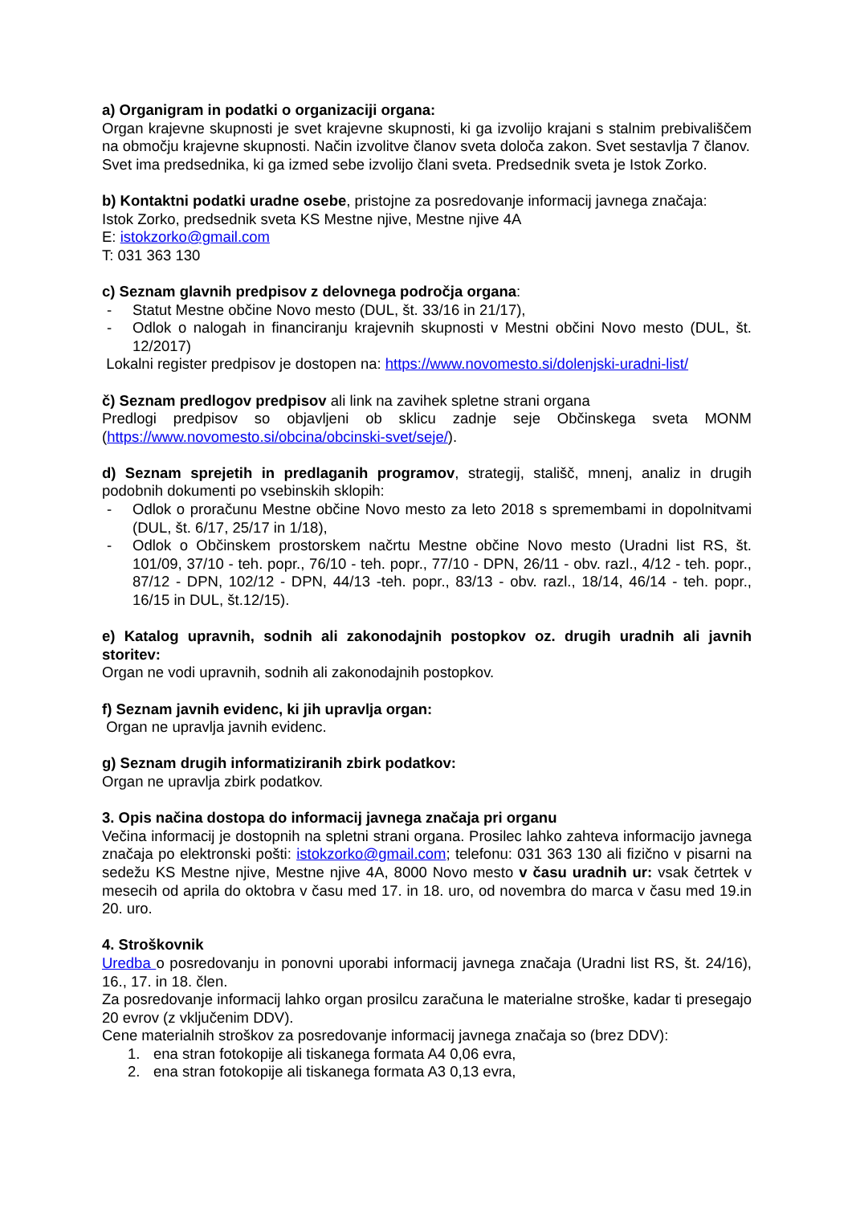a) Organigram in podatki o organizaciji organa:
Organ krajevne skupnosti je svet krajevne skupnosti, ki ga izvolijo krajani s stalnim prebivališčem na območju krajevne skupnosti. Način izvolitve članov sveta določa zakon. Svet sestavlja 7 članov.
Svet ima predsednika, ki ga izmed sebe izvolijo člani sveta. Predsednik sveta je Istok Zorko.
b) Kontaktni podatki uradne osebe, pristojne za posredovanje informacij javnega značaja:
Istok Zorko, predsednik sveta KS Mestne njive, Mestne njive 4A
E: istokzorko@gmail.com
T: 031 363 130
c) Seznam glavnih predpisov z delovnega področja organa:
- Statut Mestne občine Novo mesto (DUL, št. 33/16 in 21/17),
- Odlok o nalogah in financiranju krajevnih skupnosti v Mestni občini Novo mesto (DUL, št. 12/2017)
Lokalni register predpisov je dostopen na: https://www.novomesto.si/dolenjski-uradni-list/
č) Seznam predlogov predpisov ali link na zavihek spletne strani organa
Predlogi predpisov so objavljeni ob sklicu zadnje seje Občinskega sveta MONM (https://www.novomesto.si/obcina/obcinski-svet/seje/).
d) Seznam sprejetih in predlaganih programov, strategij, stališč, mnenj, analiz in drugih podobnih dokumenti po vsebinskih sklopih:
- Odlok o proračunu Mestne občine Novo mesto za leto 2018 s spremembami in dopolnitvami (DUL, št. 6/17, 25/17 in 1/18),
- Odlok o Občinskem prostorskem načrtu Mestne občine Novo mesto (Uradni list RS, št. 101/09, 37/10 - teh. popr., 76/10 - teh. popr., 77/10 - DPN, 26/11 - obv. razl., 4/12 - teh. popr., 87/12 - DPN, 102/12 - DPN, 44/13 -teh. popr., 83/13 - obv. razl., 18/14, 46/14 - teh. popr., 16/15 in DUL, št.12/15).
e) Katalog upravnih, sodnih ali zakonodajnih postopkov oz. drugih uradnih ali javnih storitev:
Organ ne vodi upravnih, sodnih ali zakonodajnih postopkov.
f) Seznam javnih evidenc, ki jih upravlja organ:
Organ ne upravlja javnih evidenc.
g) Seznam drugih informatiziranih zbirk podatkov:
Organ ne upravlja zbirk podatkov.
3. Opis načina dostopa do informacij javnega značaja pri organu
Večina informacij je dostopnih na spletni strani organa. Prosilec lahko zahteva informacijo javnega značaja po elektronski pošti: istokzorko@gmail.com; telefonu: 031 363 130 ali fizično v pisarni na sedežu KS Mestne njive, Mestne njive 4A, 8000 Novo mesto v času uradnih ur: vsak četrtek v mesecih od aprila do oktobra v času med 17. in 18. uro, od novembra do marca v času med 19.in 20. uro.
4. Stroškovnik
Uredba o posredovanju in ponovni uporabi informacij javnega značaja (Uradni list RS, št. 24/16), 16., 17. in 18. člen.
Za posredovanje informacij lahko organ prosilcu zaračuna le materialne stroške, kadar ti presegajo 20 evrov (z vključenim DDV).
Cene materialnih stroškov za posredovanje informacij javnega značaja so (brez DDV):
1. ena stran fotokopije ali tiskanega formata A4 0,06 evra,
2. ena stran fotokopije ali tiskanega formata A3 0,13 evra,